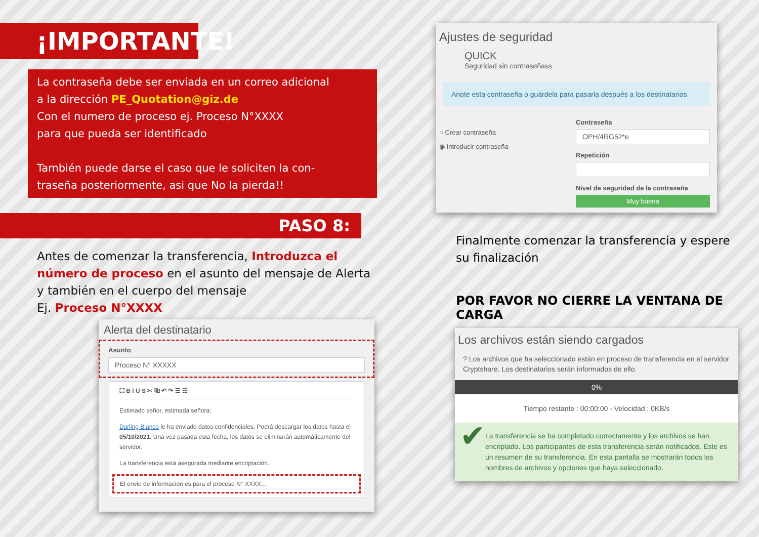¡IMPORTANTE!
La contraseña debe ser enviada en un correo adicional
a la dirección PE_Quotation@giz.de
Con el numero de proceso ej. Proceso N°XXXX
para que pueda ser identificado
También puede darse el caso que le soliciten la con-
traseña posteriormente, asi que No la pierda!!
PASO 8:
Antes de comenzar la transferencia, Introduzca el número de proceso en el asunto del mensaje de Alerta y también en el cuerpo del mensaje
Ej. Proceso N°XXXX
Alerta del destinatario
Asunto
Proceso N° XXXXX
⛶ B I U S ✂ ⎘ ↶ ↷ ☰ ☷
Estimado señor, estimada señora:
Darling Blanco le ha enviado datos confidenciales. Podrá descargar los datos hasta el 05/10/2021. Una vez pasada esta fecha, los datos se eliminarán automáticamente del servidor.
La transferencia está asegurada mediante encriptación.
El envio de informacion es para el proceso N° XXXX...
Ajustes de seguridad
QUICK
Seguridad sin contraseñass
Anote esta contraseña o guárdela para pasarla después a los destinatarios.
○ Crear contraseña
◉ Introducir contraseña
Contraseña
OPH/4RG52*e
Repetición
Nivel de seguridad de la contraseña
Muy buena
Finalmente comenzar la transferencia y espere su finalización
POR FAVOR NO CIERRE LA VENTANA DE CARGA
Los archivos están siendo cargados
? Los archivos que ha seleccionado están en proceso de transferencia en el servidor Cryptshare. Los destinatarios serán informados de ello.
0%
Tiempo restante : 00:00:00 - Velocidad : 0KB/s
✔
La transferencia se ha completado correctamente y los archivos se han encriptado. Los participantes de esta transferencia serán notificados. Este es un resumen de su transferencia. En esta pantalla se mostrarán todos los nombres de archivos y opciones que haya seleccionado.